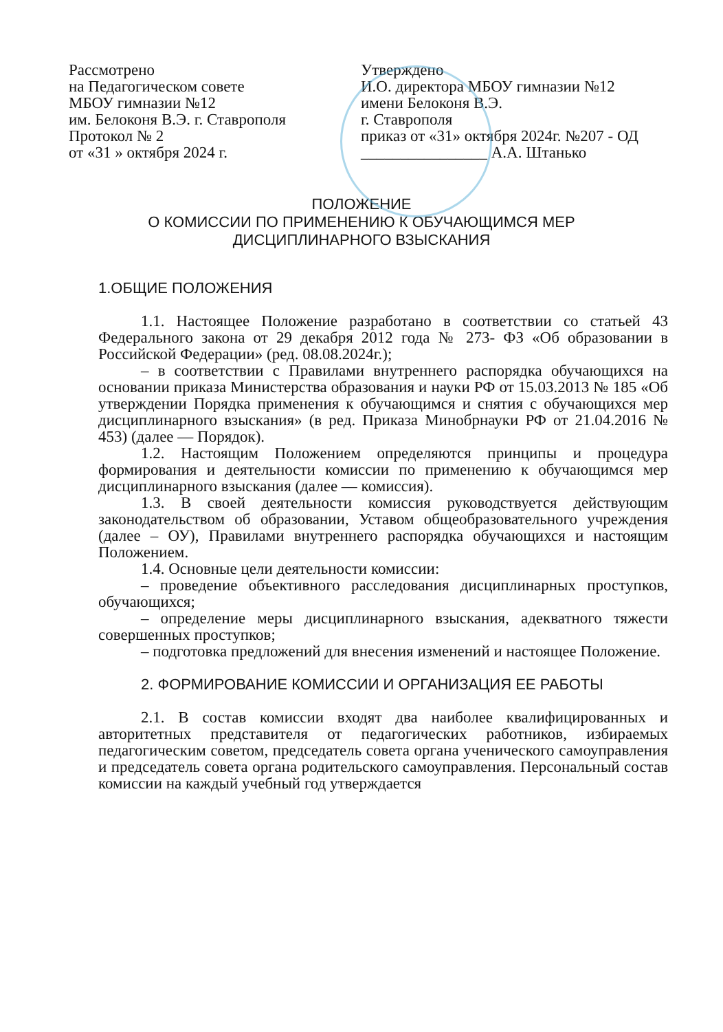Рассмотрено
на Педагогическом совете
МБОУ гимназии №12
им. Белоконя В.Э. г. Ставрополя
Протокол № 2
от «31 » октября 2024 г.
Утверждено
И.О. директора МБОУ гимназии №12
имени Белоконя В.Э.
г. Ставрополя
приказ от «31» октября 2024г. №207 - ОД
________________ А.А. Штанько
ПОЛОЖЕНИЕ
О КОМИССИИ ПО ПРИМЕНЕНИЮ К ОБУЧАЮЩИМСЯ МЕР
ДИСЦИПЛИНАРНОГО ВЗЫСКАНИЯ
1.ОБЩИЕ ПОЛОЖЕНИЯ
1.1. Настоящее Положение разработано в соответствии со статьей 43 Федерального закона от 29 декабря 2012 года № 273- ФЗ «Об образовании в Российской Федерации» (ред. 08.08.2024г.);
– в соответствии с Правилами внутреннего распорядка обучающихся на основании приказа Министерства образования и науки РФ от 15.03.2013 № 185 «Об утверждении Порядка применения к обучающимся и снятия с обучающихся мер дисциплинарного взыскания» (в ред. Приказа Минобрнауки РФ от 21.04.2016 № 453) (далее — Порядок).
1.2. Настоящим Положением определяются принципы и процедура формирования и деятельности комиссии по применению к обучающимся мер дисциплинарного взыскания (далее — комиссия).
1.3. В своей деятельности комиссия руководствуется действующим законодательством об образовании, Уставом общеобразовательного учреждения (далее – ОУ), Правилами внутреннего распорядка обучающихся и настоящим Положением.
1.4. Основные цели деятельности комиссии:
– проведение объективного расследования дисциплинарных проступков, обучающихся;
– определение меры дисциплинарного взыскания, адекватного тяжести совершенных проступков;
– подготовка предложений для внесения изменений и настоящее Положение.
2. ФОРМИРОВАНИЕ КОМИССИИ И ОРГАНИЗАЦИЯ ЕЕ РАБОТЫ
2.1. В состав комиссии входят два наиболее квалифицированных и авторитетных представителя от педагогических работников, избираемых педагогическим советом, председатель совета органа ученического самоуправления и председатель совета органа родительского самоуправления. Персональный состав комиссии на каждый учебный год утверждается